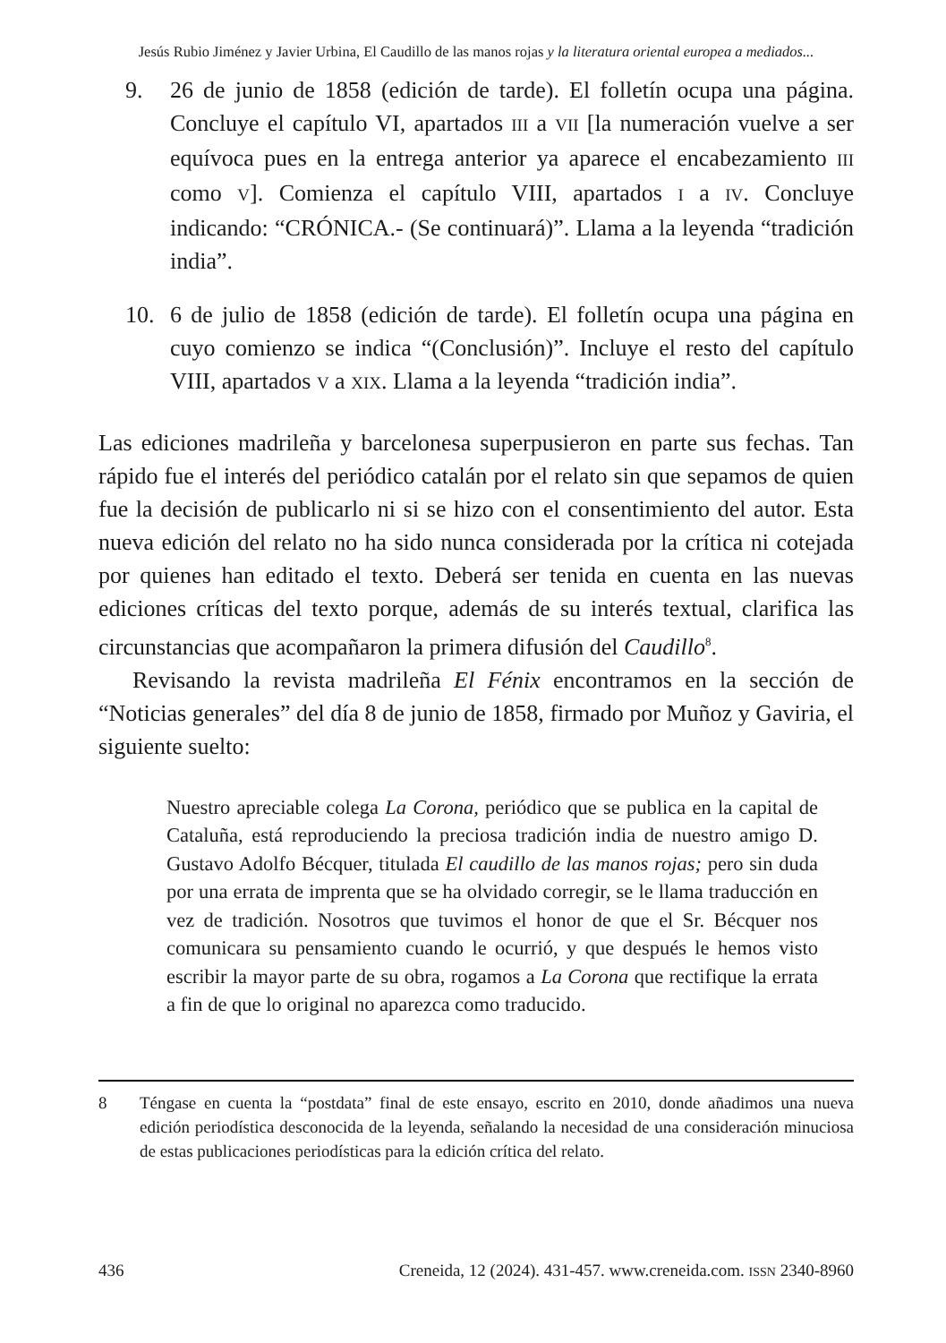Jesús Rubio Jiménez y Javier Urbina, El Caudillo de las manos rojas y la literatura oriental europea a mediados...
9. 26 de junio de 1858 (edición de tarde). El folletín ocupa una página. Concluye el capítulo VI, apartados III a VII [la numeración vuelve a ser equívoca pues en la entrega anterior ya aparece el encabezamiento III como V]. Comienza el capítulo VIII, apartados I a IV. Concluye indicando: “CRÓNICA.- (Se continuará)”. Llama a la leyenda “tradición india”.
10. 6 de julio de 1858 (edición de tarde). El folletín ocupa una página en cuyo comienzo se indica “(Conclusión)”. Incluye el resto del capítulo VIII, apartados V a XIX. Llama a la leyenda “tradición india”.
Las ediciones madrileña y barcelonesa superpusieron en parte sus fechas. Tan rápido fue el interés del periódico catalán por el relato sin que sepamos de quien fue la decisión de publicarlo ni si se hizo con el consentimiento del autor. Esta nueva edición del relato no ha sido nunca considerada por la crítica ni cotejada por quienes han editado el texto. Deberá ser tenida en cuenta en las nuevas ediciones críticas del texto porque, además de su interés textual, clarifica las circunstancias que acompañaron la primera difusión del Caudillo<sup>8</sup>.
Revisando la revista madrileña El Fénix encontramos en la sección de “Noticias generales” del día 8 de junio de 1858, firmado por Muñoz y Gaviria, el siguiente suelto:
Nuestro apreciable colega La Corona, periódico que se publica en la capital de Cataluña, está reproduciendo la preciosa tradición india de nuestro amigo D. Gustavo Adolfo Bécquer, titulada El caudillo de las manos rojas; pero sin duda por una errata de imprenta que se ha olvidado corregir, se le llama traducción en vez de tradición. Nosotros que tuvimos el honor de que el Sr. Bécquer nos comunicara su pensamiento cuando le ocurrió, y que después le hemos visto escribir la mayor parte de su obra, rogamos a La Corona que rectifique la errata a fin de que lo original no aparezca como traducido.
8 Téngase en cuenta la “postdata” final de este ensayo, escrito en 2010, donde añadimos una nueva edición periodística desconocida de la leyenda, señalando la necesidad de una consideración minuciosa de estas publicaciones periodísticas para la edición crítica del relato.
436 Creneida, 12 (2024). 431-457. www.creneida.com. ISSN 2340-8960